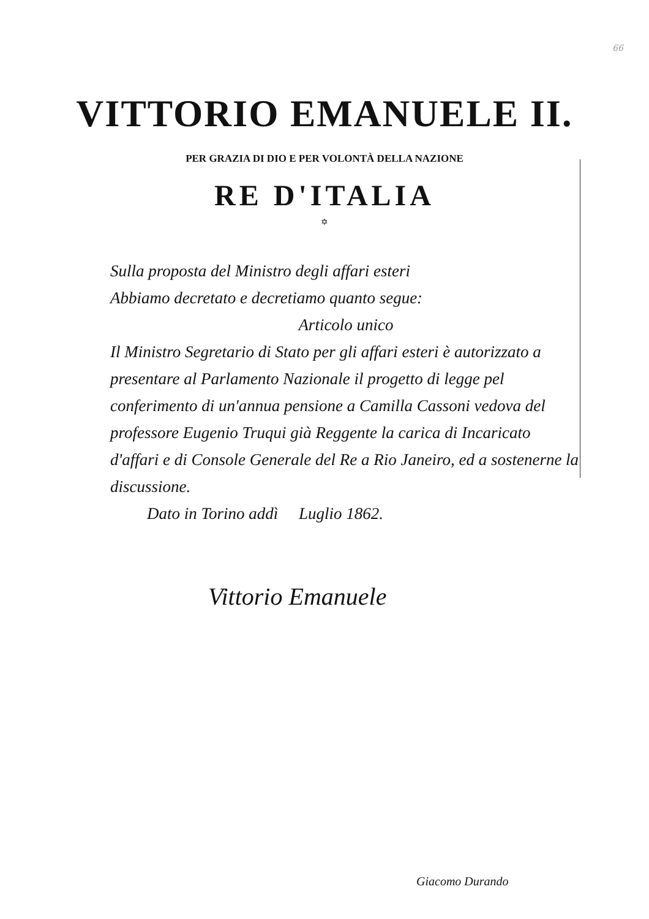66
VITTORIO EMANUELE II.
PER GRAZIA DI DIO E PER VOLONTÀ DELLA NAZIONE
RE D'ITALIA
✡
Sulla proposta del Ministro degli affari esteri
Abbiamo decretato e decretiamo quanto segue:
Articolo unico
Il Ministro Segretario di Stato per gli affari esteri è autorizzato a presentare al Parlamento Nazionale il progetto di legge pel conferimento di un'annua pensione a Camilla Cassoni vedova del professore Eugenio Truqui già Reggente la carica di Incaricato d'affari e di Console Generale del Re a Rio Janeiro, ed a sostenerne la discussione.
Dato in Torino addì Luglio 1862.
Vittorio Emanuele
Giacomo Durando